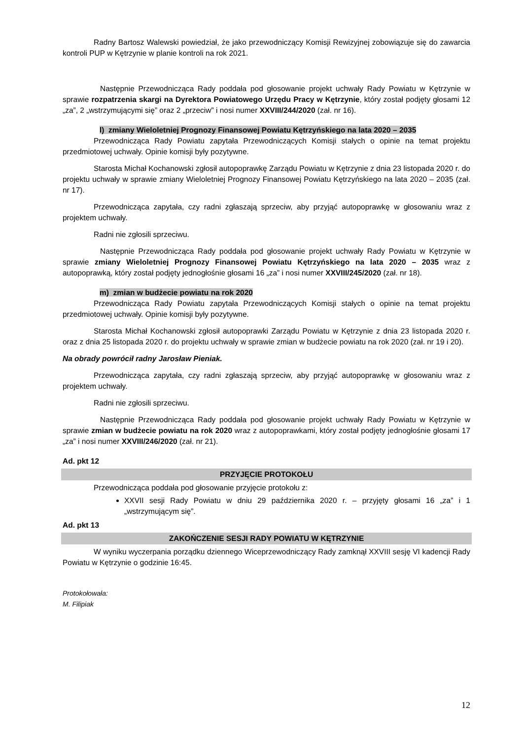Radny Bartosz Walewski powiedział, że jako przewodniczący Komisji Rewizyjnej zobowiązuje się do zawarcia kontroli PUP w Kętrzynie w planie kontroli na rok 2021.
Następnie Przewodnicząca Rady poddała pod głosowanie projekt uchwały Rady Powiatu w Kętrzynie w sprawie rozpatrzenia skargi na Dyrektora Powiatowego Urzędu Pracy w Kętrzynie, który został podjęty głosami 12 „za”, 2 „wstrzymującymi się” oraz 2 „przeciw” i nosi numer XXVIII/244/2020 (zał. nr 16).
l) zmiany Wieloletniej Prognozy Finansowej Powiatu Kętrzyńskiego na lata 2020 – 2035
Przewodnicząca Rady Powiatu zapytała Przewodniczących Komisji stałych o opinie na temat projektu przedmiotowej uchwały. Opinie komisji były pozytywne.
Starosta Michał Kochanowski zgłosił autopoprawkę Zarządu Powiatu w Kętrzynie z dnia 23 listopada 2020 r. do projektu uchwały w sprawie zmiany Wieloletniej Prognozy Finansowej Powiatu Kętrzyńskiego na lata 2020 – 2035 (zał. nr 17).
Przewodnicząca zapytała, czy radni zgłaszają sprzeciw, aby przyjąć autopoprawkę w głosowaniu wraz z projektem uchwały.
Radni nie zgłosili sprzeciwu.
Następnie Przewodnicząca Rady poddała pod głosowanie projekt uchwały Rady Powiatu w Kętrzynie w sprawie zmiany Wieloletniej Prognozy Finansowej Powiatu Kętrzyńskiego na lata 2020 – 2035 wraz z autopoprawką, który został podjęty jednogłośnie głosami 16 „za” i nosi numer XXVIII/245/2020 (zał. nr 18).
m) zmian w budżecie powiatu na rok 2020
Przewodnicząca Rady Powiatu zapytała Przewodniczących Komisji stałych o opinie na temat projektu przedmiotowej uchwały. Opinie komisji były pozytywne.
Starosta Michał Kochanowski zgłosił autopoprawki Zarządu Powiatu w Kętrzynie z dnia 23 listopada 2020 r. oraz z dnia 25 listopada 2020 r. do projektu uchwały w sprawie zmian w budżecie powiatu na rok 2020 (zał. nr 19 i 20).
Na obrady powrócił radny Jarosław Pieniak.
Przewodnicząca zapytała, czy radni zgłaszają sprzeciw, aby przyjąć autopoprawkę w głosowaniu wraz z projektem uchwały.
Radni nie zgłosili sprzeciwu.
Następnie Przewodnicząca Rady poddała pod głosowanie projekt uchwały Rady Powiatu w Kętrzynie w sprawie zmian w budżecie powiatu na rok 2020 wraz z autopoprawkami, który został podjęty jednogłośnie głosami 17 „za” i nosi numer XXVIII/246/2020 (zał. nr 21).
Ad. pkt 12
PRZYJĘCIE PROTOKOŁU
Przewodnicząca poddała pod głosowanie przyjęcie protokołu z:
XXVII sesji Rady Powiatu w dniu 29 października 2020 r. – przyjęty głosami 16 „za” i 1 „wstrzymującym się”.
Ad. pkt 13
ZAKOŃCZENIE SESJI RADY POWIATU W KĘTRZYNIE
W wyniku wyczerpania porządku dziennego Wiceprzewodniczący Rady zamknął XXVIII sesję VI kadencji Rady Powiatu w Kętrzynie o godzinie 16:45.
Protokołowała:
M. Filipiak
12